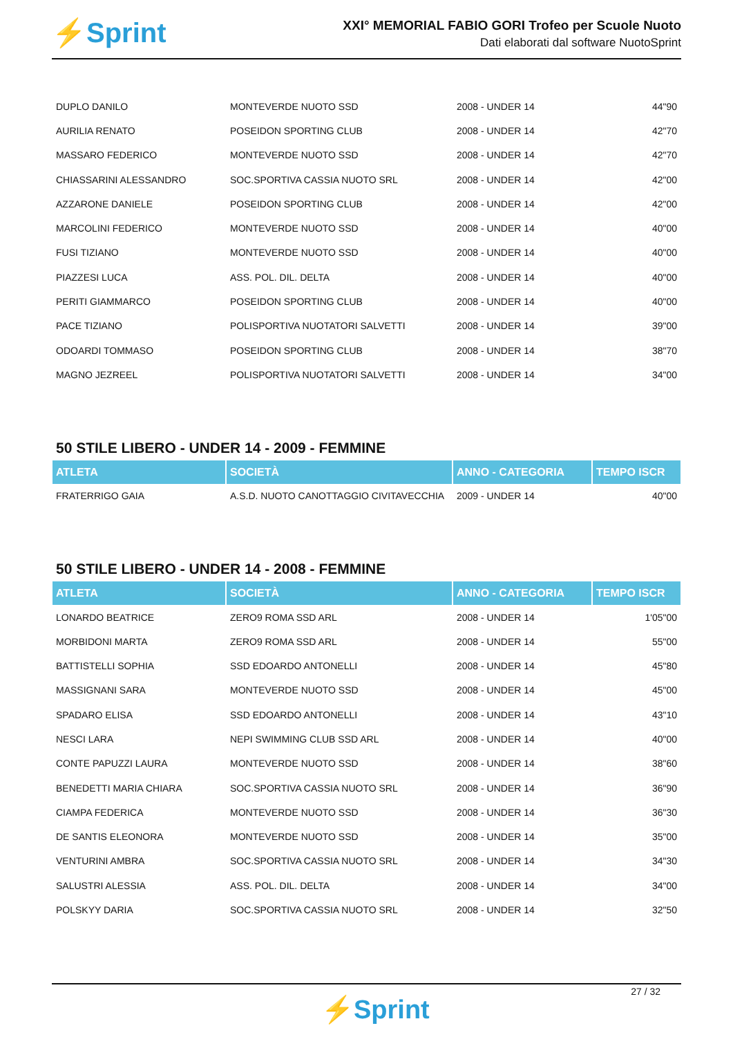⚡Sprint
XXI° MEMORIAL FABIO GORI Trofeo per Scuole Nuoto
Dati elaborati dal software NuotoSprint
| DUPLO DANILO | MONTEVERDE NUOTO SSD | 2008 - UNDER 14 | 44"90 |
| AURILIA RENATO | POSEIDON SPORTING CLUB | 2008 - UNDER 14 | 42"70 |
| MASSARO FEDERICO | MONTEVERDE NUOTO SSD | 2008 - UNDER 14 | 42"70 |
| CHIASSARINI ALESSANDRO | SOC.SPORTIVA CASSIA NUOTO SRL | 2008 - UNDER 14 | 42"00 |
| AZZARONE DANIELE | POSEIDON SPORTING CLUB | 2008 - UNDER 14 | 42"00 |
| MARCOLINI FEDERICO | MONTEVERDE NUOTO SSD | 2008 - UNDER 14 | 40"00 |
| FUSI TIZIANO | MONTEVERDE NUOTO SSD | 2008 - UNDER 14 | 40"00 |
| PIAZZESI LUCA | ASS. POL. DIL. DELTA | 2008 - UNDER 14 | 40"00 |
| PERITI GIAMMARCO | POSEIDON SPORTING CLUB | 2008 - UNDER 14 | 40"00 |
| PACE TIZIANO | POLISPORTIVA NUOTATORI SALVETTI | 2008 - UNDER 14 | 39"00 |
| ODOARDI TOMMASO | POSEIDON SPORTING CLUB | 2008 - UNDER 14 | 38"70 |
| MAGNO JEZREEL | POLISPORTIVA NUOTATORI SALVETTI | 2008 - UNDER 14 | 34"00 |
50 STILE LIBERO - UNDER 14 - 2009 - FEMMINE
| ATLETA | SOCIETÀ | ANNO - CATEGORIA | TEMPO ISCR |
| --- | --- | --- | --- |
| FRATERRIGO GAIA | A.S.D. NUOTO CANOTTAGGIO CIVITAVECCHIA | 2009 - UNDER 14 | 40"00 |
50 STILE LIBERO - UNDER 14 - 2008 - FEMMINE
| ATLETA | SOCIETÀ | ANNO - CATEGORIA | TEMPO ISCR |
| --- | --- | --- | --- |
| LONARDO BEATRICE | ZERO9 ROMA SSD ARL | 2008 - UNDER 14 | 1'05"00 |
| MORBIDONI MARTA | ZERO9 ROMA SSD ARL | 2008 - UNDER 14 | 55"00 |
| BATTISTELLI SOPHIA | SSD EDOARDO ANTONELLI | 2008 - UNDER 14 | 45"80 |
| MASSIGNANI SARA | MONTEVERDE NUOTO SSD | 2008 - UNDER 14 | 45"00 |
| SPADARO ELISA | SSD EDOARDO ANTONELLI | 2008 - UNDER 14 | 43"10 |
| NESCI LARA | NEPI SWIMMING CLUB SSD ARL | 2008 - UNDER 14 | 40"00 |
| CONTE PAPUZZI LAURA | MONTEVERDE NUOTO SSD | 2008 - UNDER 14 | 38"60 |
| BENEDETTI MARIA CHIARA | SOC.SPORTIVA CASSIA NUOTO SRL | 2008 - UNDER 14 | 36"90 |
| CIAMPA FEDERICA | MONTEVERDE NUOTO SSD | 2008 - UNDER 14 | 36"30 |
| DE SANTIS ELEONORA | MONTEVERDE NUOTO SSD | 2008 - UNDER 14 | 35"00 |
| VENTURINI AMBRA | SOC.SPORTIVA CASSIA NUOTO SRL | 2008 - UNDER 14 | 34"30 |
| SALUSTRI ALESSIA | ASS. POL. DIL. DELTA | 2008 - UNDER 14 | 34"00 |
| POLSKYY DARIA | SOC.SPORTIVA CASSIA NUOTO SRL | 2008 - UNDER 14 | 32"50 |
27 / 32
⚡Sprint